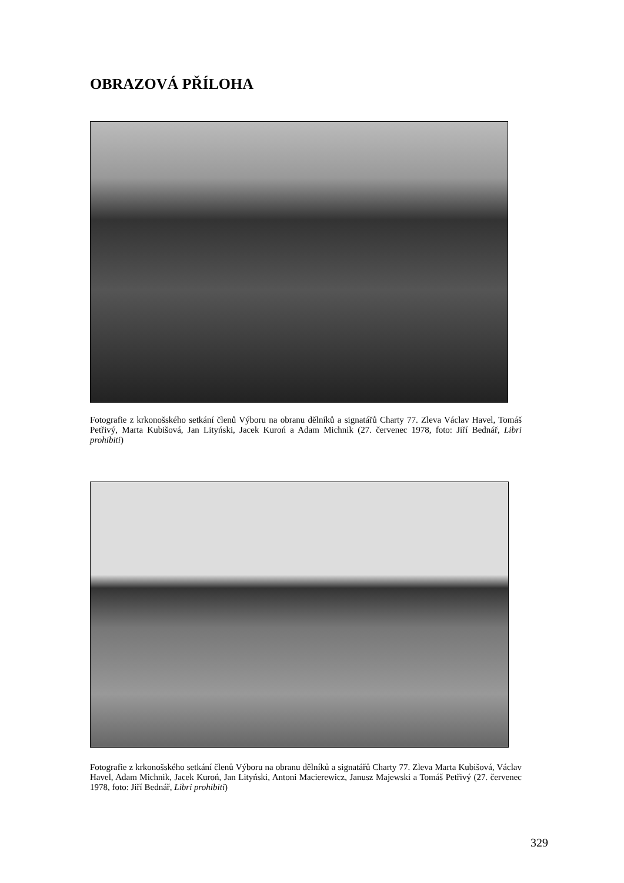OBRAZOVÁ PŘÍLOHA
Fotografie z krkonošského setkání členů Výboru na obranu dělníků a signatářů Charty 77. Zleva Václav Havel, Tomáš Petřivý, Marta Kubišová, Jan Lityński, Jacek Kuroń a Adam Michnik (27. červenec 1978, foto: Jiří Bednář, Libri prohibiti)
Fotografie z krkonošského setkání členů Výboru na obranu dělníků a signatářů Charty 77. Zleva Marta Kubišová, Václav Havel, Adam Michnik, Jacek Kuroń, Jan Lityński, Antoni Macierewicz, Janusz Majewski a Tomáš Petřivý (27. červenec 1978, foto: Jiří Bednář, Libri prohibiti)
329